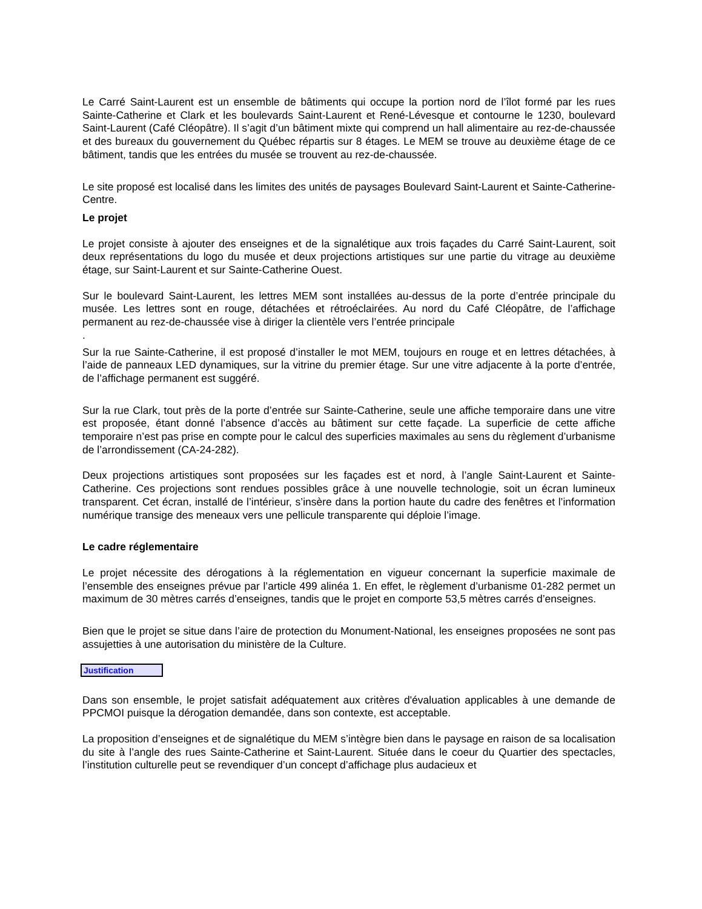Le Carré Saint-Laurent est un ensemble de bâtiments qui occupe la portion nord de l’îlot formé par les rues Sainte-Catherine et Clark et les boulevards Saint-Laurent et René-Lévesque et contourne le 1230, boulevard Saint-Laurent (Café Cléopâtre). Il s’agit d’un bâtiment mixte qui comprend un hall alimentaire au rez-de-chaussée et des bureaux du gouvernement du Québec répartis sur 8 étages. Le MEM se trouve au deuxième étage de ce bâtiment, tandis que les entrées du musée se trouvent au rez-de-chaussée.
Le site proposé est localisé dans les limites des unités de paysages Boulevard Saint-Laurent et Sainte-Catherine-Centre.
Le projet
Le projet consiste à ajouter des enseignes et de la signalétique aux trois façades du Carré Saint-Laurent, soit deux représentations du logo du musée et deux projections artistiques sur une partie du vitrage au deuxième étage, sur Saint-Laurent et sur Sainte-Catherine Ouest.
Sur le boulevard Saint-Laurent, les lettres MEM sont installées au-dessus de la porte d’entrée principale du musée. Les lettres sont en rouge, détachées et rétroéclairées. Au nord du Café Cléopâtre, de l’affichage permanent au rez-de-chaussée vise à diriger la clientèle vers l’entrée principale
.
Sur la rue Sainte-Catherine, il est proposé d’installer le mot MEM, toujours en rouge et en lettres détachées, à l’aide de panneaux LED dynamiques, sur la vitrine du premier étage. Sur une vitre adjacente à la porte d’entrée, de l’affichage permanent est suggéré.
Sur la rue Clark, tout près de la porte d’entrée sur Sainte-Catherine, seule une affiche temporaire dans une vitre est proposée, étant donné l’absence d’accès au bâtiment sur cette façade. La superficie de cette affiche temporaire n’est pas prise en compte pour le calcul des superficies maximales au sens du règlement d’urbanisme de l’arrondissement (CA-24-282).
Deux projections artistiques sont proposées sur les façades est et nord, à l’angle Saint-Laurent et Sainte-Catherine. Ces projections sont rendues possibles grâce à une nouvelle technologie, soit un écran lumineux transparent. Cet écran, installé de l’intérieur, s’insère dans la portion haute du cadre des fenêtres et l’information numérique transige des meneaux vers une pellicule transparente qui déploie l’image.
Le cadre réglementaire
Le projet nécessite des dérogations à la réglementation en vigueur concernant la superficie maximale de l’ensemble des enseignes prévue par l’article 499 alinéa 1. En effet, le règlement d’urbanisme 01-282 permet un maximum de 30 mètres carrés d’enseignes, tandis que le projet en comporte 53,5 mètres carrés d’enseignes.
Bien que le projet se situe dans l’aire de protection du Monument-National, les enseignes proposées ne sont pas assujetties à une autorisation du ministère de la Culture.
Justification
Dans son ensemble, le projet satisfait adéquatement aux critères d'évaluation applicables à une demande de PPCMOI puisque la dérogation demandée, dans son contexte, est acceptable.
La proposition d’enseignes et de signalétique du MEM s’intègre bien dans le paysage en raison de sa localisation du site à l’angle des rues Sainte-Catherine et Saint-Laurent. Située dans le coeur du Quartier des spectacles, l’institution culturelle peut se revendiquer d’un concept d’affichage plus audacieux et